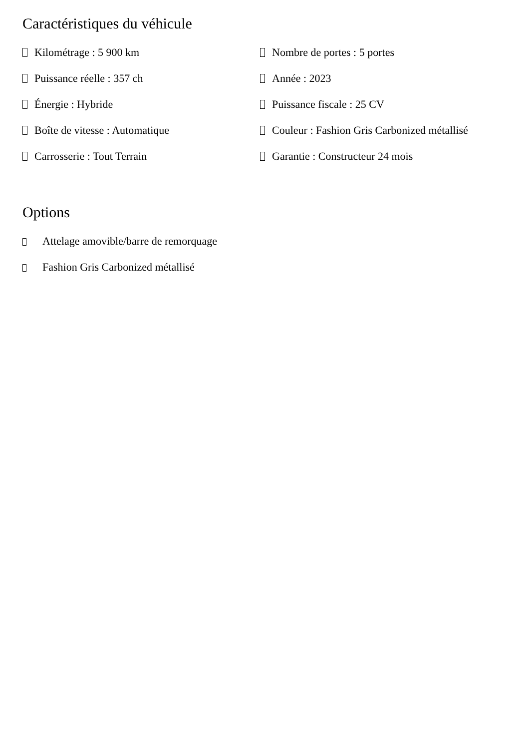Caractéristiques du véhicule
Kilométrage : 5 900 km
Nombre de portes : 5 portes
Puissance réelle : 357 ch
Année : 2023
Énergie : Hybride
Puissance fiscale : 25 CV
Boîte de vitesse : Automatique
Couleur : Fashion Gris Carbonized métallisé
Carrosserie : Tout Terrain
Garantie : Constructeur 24 mois
Options
Attelage amovible/barre de remorquage
Fashion Gris Carbonized métallisé